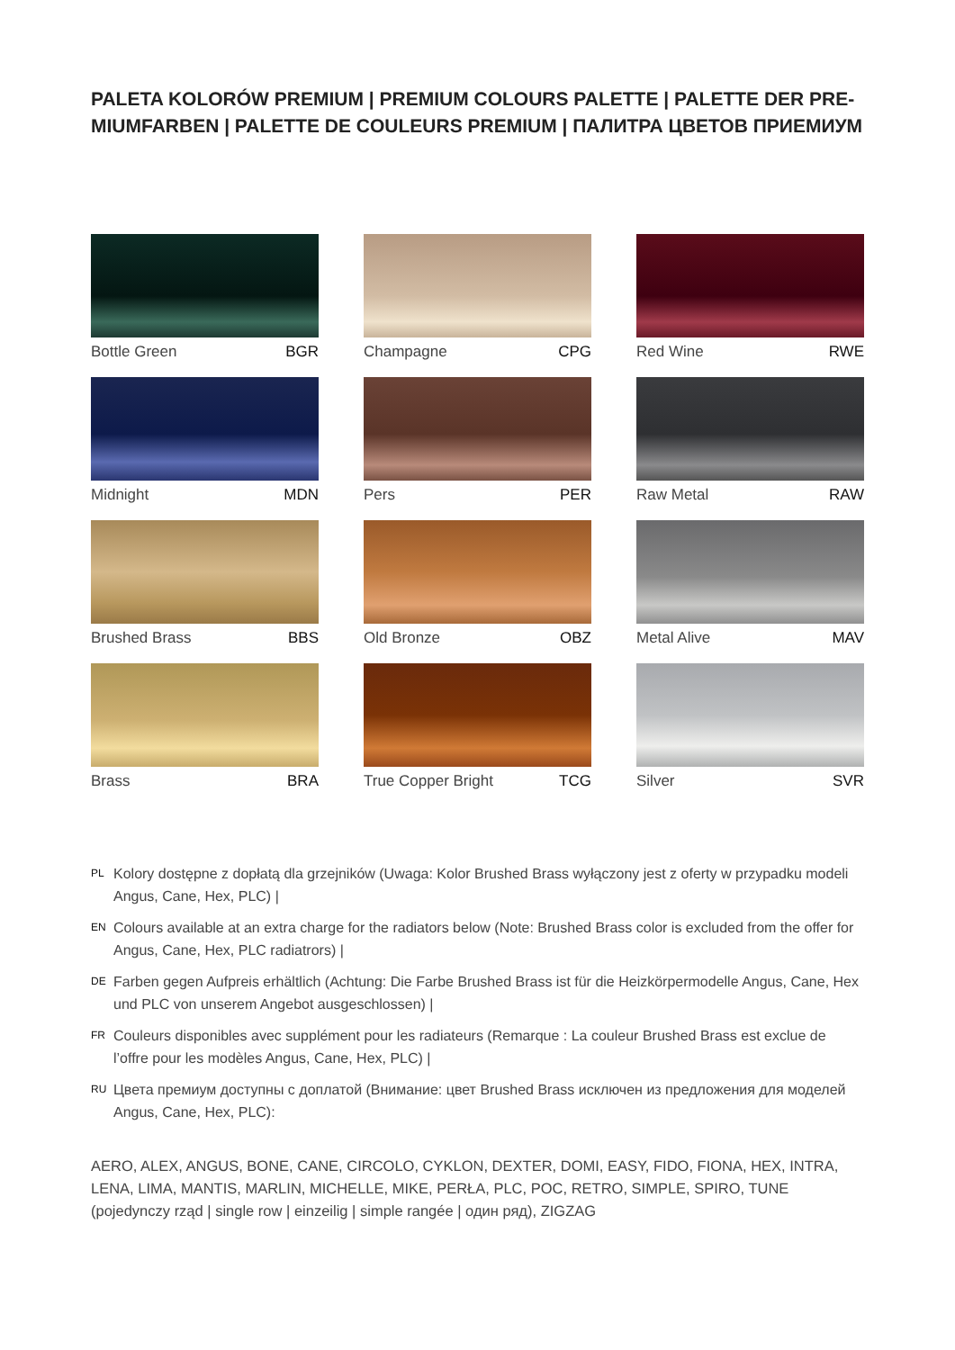PALETA KOLORÓW PREMIUM | PREMIUM COLOURS PALETTE | PALETTE DER PRE-MIUMFARBEN | PALETTE DE COULEURS PREMIUM | ПАЛИТРА ЦВЕТОВ ПРИЕМИУМ
Bottle Green BGR
Champagne CPG
Red Wine RWE
Midnight MDN
Pers PER
Raw Metal RAW
Brushed Brass BBS
Old Bronze OBZ
Metal Alive MAV
Brass BRA
True Copper Bright TCG
Silver SVR
PL Kolory dostępne z dopłatą dla grzejników (Uwaga: Kolor Brushed Brass wyłączony jest z oferty w przypadku modeli Angus, Cane, Hex, PLC) |
EN Colours available at an extra charge for the radiators below (Note: Brushed Brass color is excluded from the offer for Angus, Cane, Hex, PLC radiatrors) |
DE Farben gegen Aufpreis erhältlich (Achtung: Die Farbe Brushed Brass ist für die Heizkörpermodelle Angus, Cane, Hex und PLC von unserem Angebot ausgeschlossen) |
FR Couleurs disponibles avec supplément pour les radiateurs (Remarque : La couleur Brushed Brass est exclue de l’offre pour les modèles Angus, Cane, Hex, PLC) |
RU Цвета премиум доступны с доплатой (Внимание: цвет Brushed Brass исключен из предложения для моделей Angus, Cane, Hex, PLC):
AERO, ALEX, ANGUS, BONE, CANE, CIRCOLO, CYKLON, DEXTER, DOMI, EASY, FIDO, FIONA, HEX, INTRA, LENA, LIMA, MANTIS, MARLIN, MICHELLE, MIKE, PERŁA, PLC, POC, RETRO, SIMPLE, SPIRO, TUNE (pojedynczy rząd | single row | einzeilig | simple rangée | один ряд), ZIGZAG